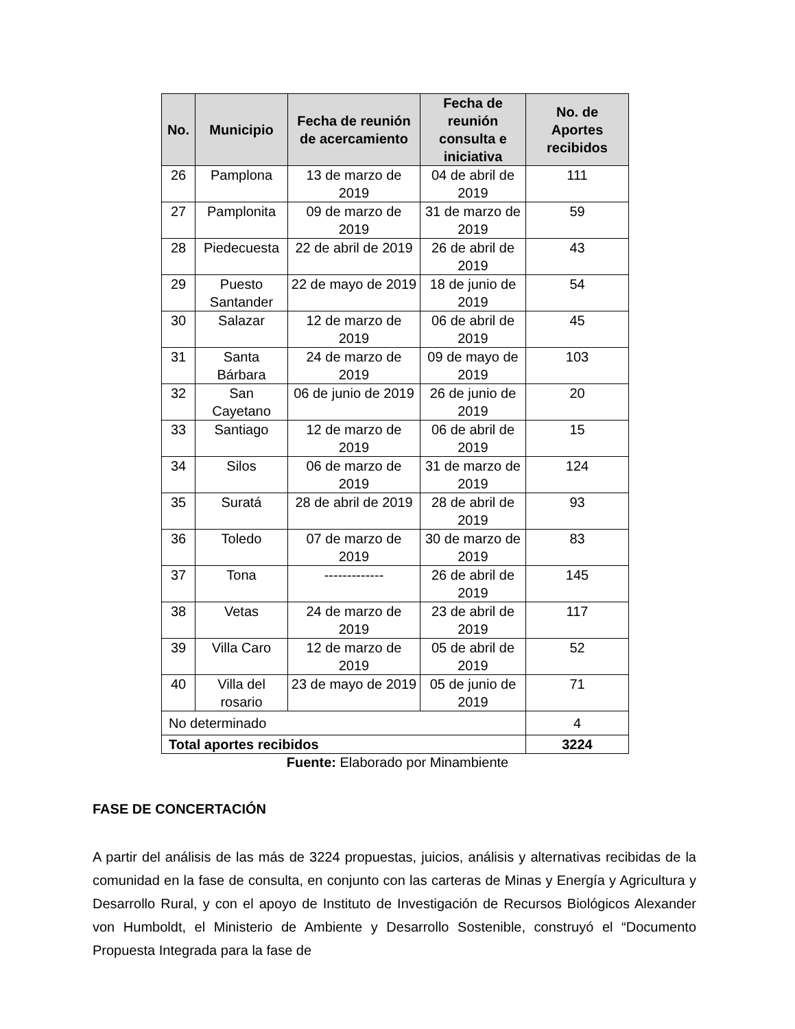| No. | Municipio | Fecha de reunión de acercamiento | Fecha de reunión consulta e iniciativa | No. de Aportes recibidos |
| --- | --- | --- | --- | --- |
| 26 | Pamplona | 13 de marzo de 2019 | 04 de abril de 2019 | 111 |
| 27 | Pamplonita | 09 de marzo de 2019 | 31 de marzo de 2019 | 59 |
| 28 | Piedecuesta | 22 de abril de 2019 | 26 de abril de 2019 | 43 |
| 29 | Puesto Santander | 22 de mayo de 2019 | 18 de junio de 2019 | 54 |
| 30 | Salazar | 12 de marzo de 2019 | 06 de abril de 2019 | 45 |
| 31 | Santa Bárbara | 24 de marzo de 2019 | 09 de mayo de 2019 | 103 |
| 32 | San Cayetano | 06 de junio de 2019 | 26 de junio de 2019 | 20 |
| 33 | Santiago | 12 de marzo de 2019 | 06 de abril de 2019 | 15 |
| 34 | Silos | 06 de marzo de 2019 | 31 de marzo de 2019 | 124 |
| 35 | Suratá | 28 de abril de 2019 | 28 de abril de 2019 | 93 |
| 36 | Toledo | 07 de marzo de 2019 | 30 de marzo de 2019 | 83 |
| 37 | Tona | ------------- | 26 de abril de 2019 | 145 |
| 38 | Vetas | 24 de marzo de 2019 | 23 de abril de 2019 | 117 |
| 39 | Villa Caro | 12 de marzo de 2019 | 05 de abril de 2019 | 52 |
| 40 | Villa del rosario | 23 de mayo de 2019 | 05 de junio de 2019 | 71 |
| No determinado | | | | 4 |
| Total aportes recibidos | | | | 3224 |
Fuente: Elaborado por Minambiente
FASE DE CONCERTACIÓN
A partir del análisis de las más de 3224 propuestas, juicios, análisis y alternativas recibidas de la comunidad en la fase de consulta, en conjunto con las carteras de Minas y Energía y Agricultura y Desarrollo Rural, y con el apoyo de Instituto de Investigación de Recursos Biológicos Alexander von Humboldt, el Ministerio de Ambiente y Desarrollo Sostenible, construyó el “Documento Propuesta Integrada para la fase de